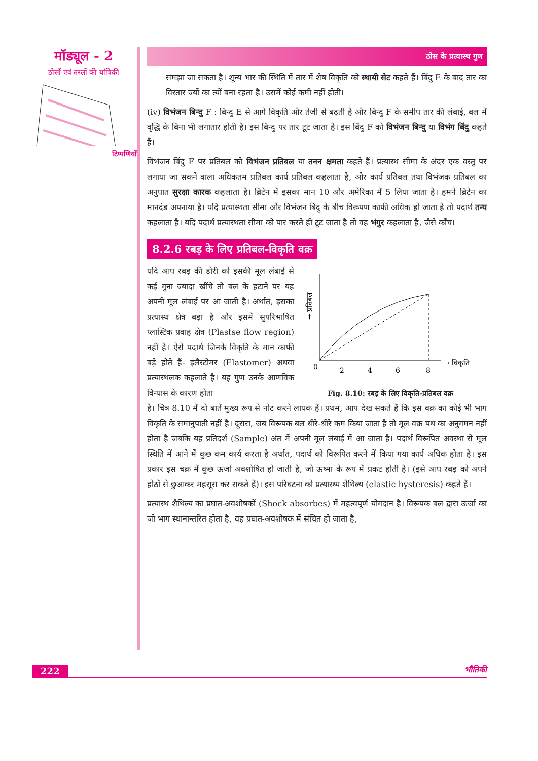मॉड्यूल - 2
ठोसों एवं तरलों की यांत्रिकी
टिप्पणियाँ
ठोस के प्रत्यास्थ गुण
समझा जा सकता है। शून्य भार की स्थिति में तार में शेष विकृति को स्थायी सेट कहते हैं। बिंदु E के बाद तार का विस्तार ज्यों का त्यों बना रहता है। उसमें कोई कमी नहीं होती।
(iv) विभंजन बिन्दु F : बिन्दु E से आगे विकृति और तेजी से बढ़ती है और बिन्दु F के समीप तार की लंबाई, बल में वृद्धि के बिना भी लगातार होती है। इस बिन्दु पर तार टूट जाता है। इस बिंदु F को विभंजन बिन्दु या विभंग बिंदु कहते हैं।
विभंजन बिंदु F पर प्रतिबल को विभंजन प्रतिबल या तनन क्षमता कहते हैं। प्रत्यास्थ सीमा के अंदर एक वस्तु पर लगाया जा सकने वाला अधिकतम प्रतिबल कार्य प्रतिबल कहलाता है, और कार्य प्रतिबल तथा विभंजक प्रतिबल का अनुपात सुरक्षा कारक कहलाता है। ब्रिटेन में इसका मान 10 और अमेरिका में 5 लिया जाता है। हमने ब्रिटेन का मानदंड अपनाया है। यदि प्रत्यास्थता सीमा और विभंजन बिंदु के बीच विरूपण काफी अधिक हो जाता है तो पदार्थ तन्य कहलाता है। यदि पदार्थ प्रत्यास्थता सीमा को पार करते ही टूट जाता है तो वह भंगुर कहलाता है, जैसे काँच।
8.2.6 रबड़ के लिए प्रतिबल-विकृति वक्र
यदि आप रबड़ की डोरी को इसकी मूल लंबाई से कई गुना ज्यादा खींचे तो बल के हटाने पर यह अपनी मूल लंबाई पर आ जाती है। अर्थात, इसका प्रत्यास्थ क्षेत्र बड़ा है और इसमें सुपरिभाषित प्लास्टिक प्रवाह क्षेत्र (Plastse flow region) नहीं है। ऐसे पदार्थ जिनके विकृति के मान काफी बड़े होते हैं- इलैस्टोमर (Elastomer) अथवा प्रत्यास्थलक कहलाते है। यह गुण उनके आणविक विन्यास के कारण होता
0
2
4
6
8
→ विकृति
→ प्रतिबल
Fig. 8.10: रबड़ के लिए विकृति-प्रतिबल वक्र
है। चित्र 8.10 में दो बातें मुख्य रूप से नोट करने लायक हैं। प्रथम, आप देख सकते हैं कि इस वक्र का कोई भी भाग विकृति के समानुपाती नहीं है। दूसरा, जब विरूपक बल धीरे-धीरे कम किया जाता है तो मूल वक्र पथ का अनुगमन नहीं होता है जबकि यह प्रतिदर्श (Sample) अंत में अपनी मूल लंबाई में आ जाता है। पदार्थ विरूपित अवस्था से मूल स्थिति में आने में कुछ कम कार्य करता है अर्थात, पदार्थ को विरूपित करने में किया गया कार्य अधिक होता है। इस प्रकार इस चक्र में कुछ ऊर्जा अवशोषित हो जाती है, जो ऊष्मा के रूप में प्रकट होती है। (इसे आप रबड़ को अपने होठों से छुआकर महसूस कर सकते हैं)। इस परिघटना को प्रत्यास्थ्य शैथिल्य (elastic hysteresis) कहते हैं।
प्रत्यास्थ शैथिल्य का प्रघात-अवशोषकों (Shock absorbes) में महत्वपूर्ण योगदान है। विरूपक बल द्वारा ऊर्जा का जो भाग स्थानान्तरित होता है, वह प्रघात-अवशोषक में संचित हो जाता है,
222 भौतिकी